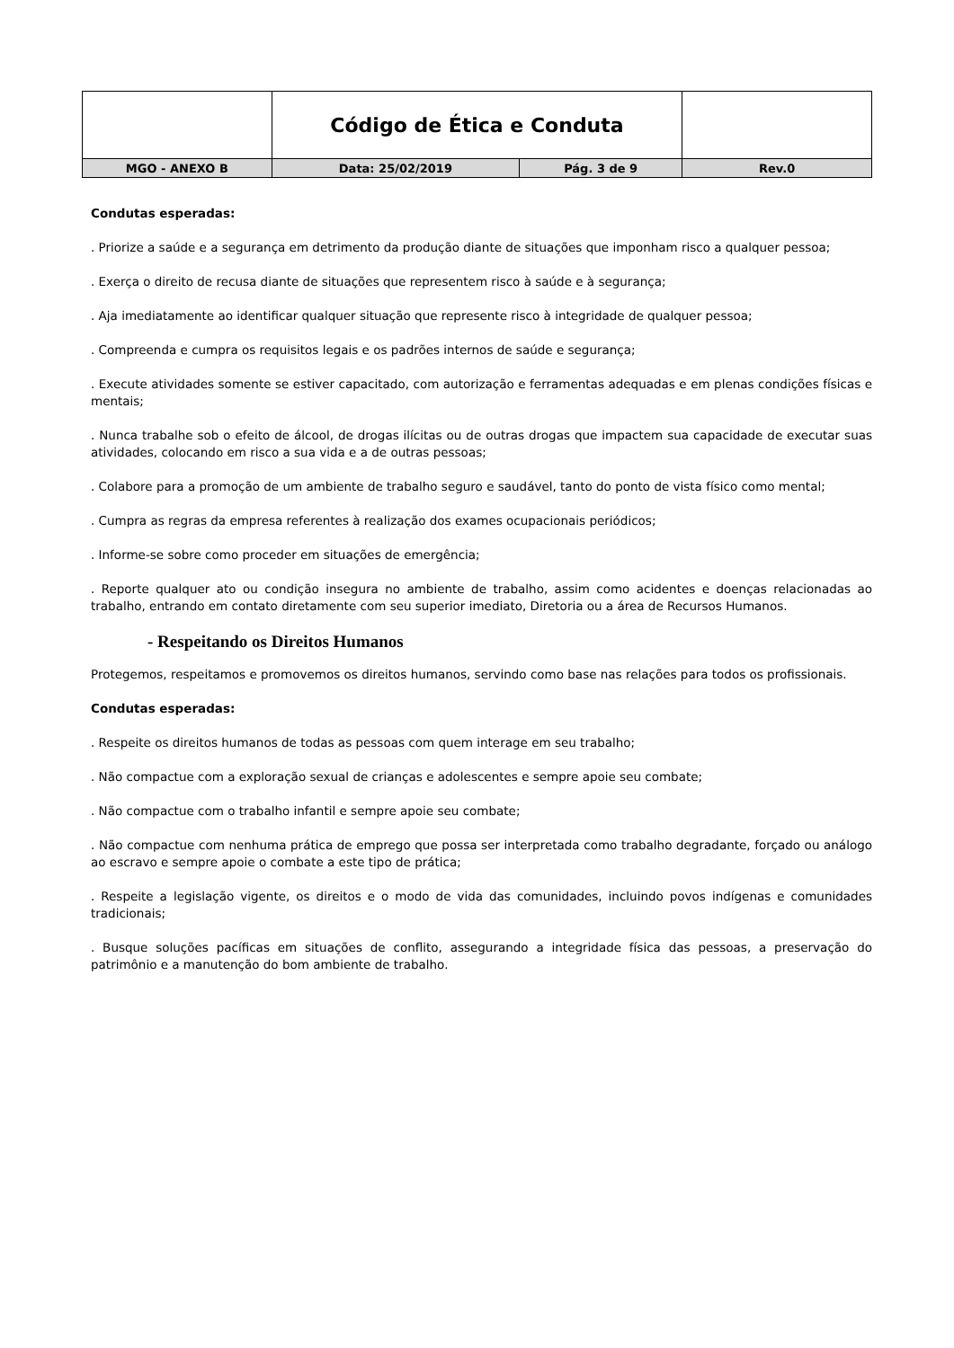| | Código de Ética e Conduta | | |
| MGO - ANEXO B | Data: 25/02/2019 | Pág. 3 de 9 | Rev.0 |
Condutas esperadas:
. Priorize a saúde e a segurança em detrimento da produção diante de situações que imponham risco a qualquer pessoa;
. Exerça o direito de recusa diante de situações que representem risco à saúde e à segurança;
. Aja imediatamente ao identificar qualquer situação que represente risco à integridade de qualquer pessoa;
. Compreenda e cumpra os requisitos legais e os padrões internos de saúde e segurança;
. Execute atividades somente se estiver capacitado, com autorização e ferramentas adequadas e em plenas condições físicas e mentais;
. Nunca trabalhe sob o efeito de álcool, de drogas ilícitas ou de outras drogas que impactem sua capacidade de executar suas atividades, colocando em risco a sua vida e a de outras pessoas;
. Colabore para a promoção de um ambiente de trabalho seguro e saudável, tanto do ponto de vista físico como mental;
. Cumpra as regras da empresa referentes à realização dos exames ocupacionais periódicos;
. Informe-se sobre como proceder em situações de emergência;
. Reporte qualquer ato ou condição insegura no ambiente de trabalho, assim como acidentes e doenças relacionadas ao trabalho, entrando em contato diretamente com seu superior imediato, Diretoria ou a área de Recursos Humanos.
- Respeitando os Direitos Humanos
Protegemos, respeitamos e promovemos os direitos humanos, servindo como base nas relações para todos os profissionais.
Condutas esperadas:
. Respeite os direitos humanos de todas as pessoas com quem interage em seu trabalho;
. Não compactue com a exploração sexual de crianças e adolescentes e sempre apoie seu combate;
. Não compactue com o trabalho infantil e sempre apoie seu combate;
. Não compactue com nenhuma prática de emprego que possa ser interpretada como trabalho degradante, forçado ou análogo ao escravo e sempre apoie o combate a este tipo de prática;
. Respeite a legislação vigente, os direitos e o modo de vida das comunidades, incluindo povos indígenas e comunidades tradicionais;
. Busque soluções pacíficas em situações de conflito, assegurando a integridade física das pessoas, a preservação do patrimônio e a manutenção do bom ambiente de trabalho.